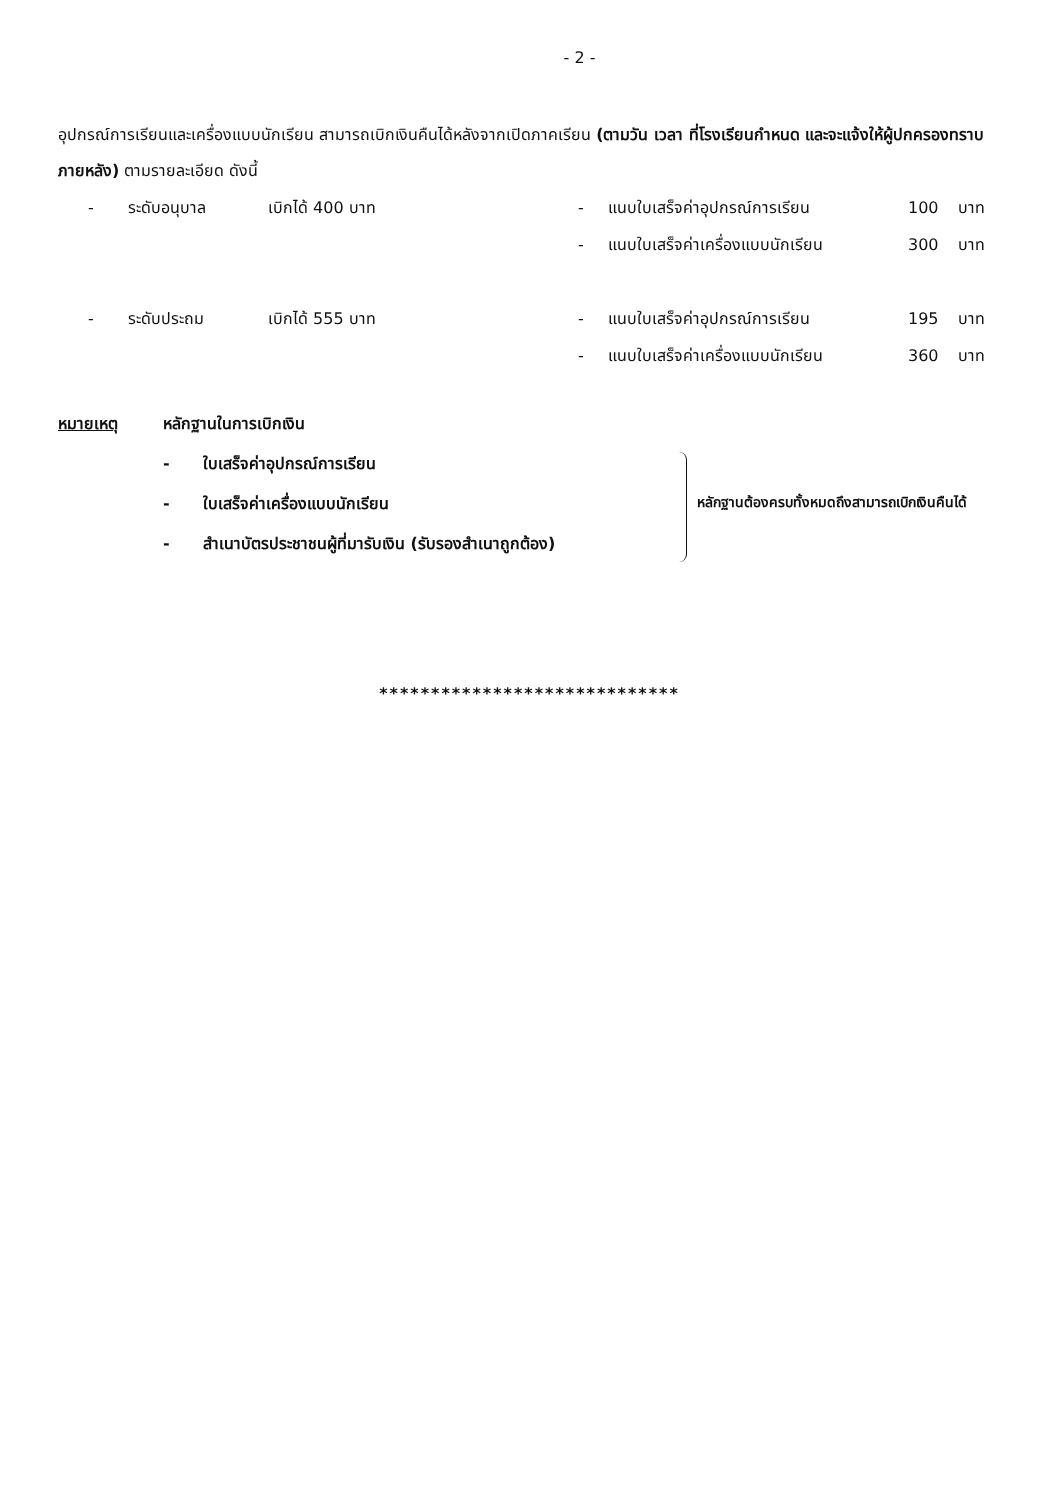- 2 -
อุปกรณ์การเรียนและเครื่องแบบนักเรียน สามารถเบิกเงินคืนได้หลังจากเปิดภาคเรียน (ตามวัน เวลา ที่โรงเรียนกำหนด และจะแจ้งให้ผู้ปกครองทราบภายหลัง) ตามรายละเอียด ดังนี้
- ระดับอนุบาล เบิกได้ 400 บาท - แนบใบเสร็จค่าอุปกรณ์การเรียน 100 บาท
- แนบใบเสร็จค่าเครื่องแบบนักเรียน 300 บาท
- ระดับประถม เบิกได้ 555 บาท - แนบใบเสร็จค่าอุปกรณ์การเรียน 195 บาท
- แนบใบเสร็จค่าเครื่องแบบนักเรียน 360 บาท
หมายเหตุ หลักฐานในการเบิกเงิน
- ใบเสร็จค่าอุปกรณ์การเรียน
- ใบเสร็จค่าเครื่องแบบนักเรียน
- สำเนาบัตรประชาชนผู้ที่มารับเงิน (รับรองสำเนาถูกต้อง)
หลักฐานต้องครบทั้งหมดถึงสามารถเบิกเงินคืนได้
*****************************